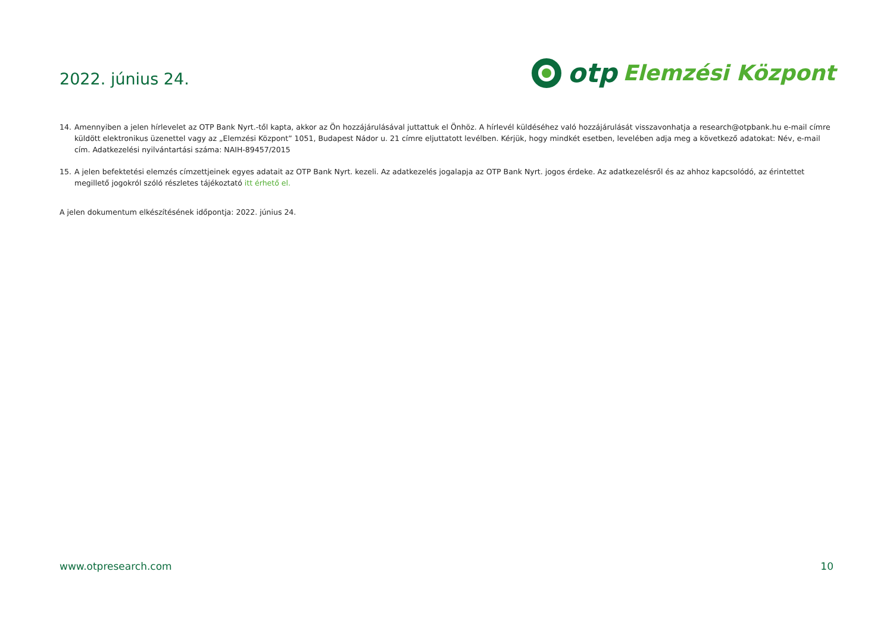2022. június 24.
otp Elemzési Központ
14. Amennyiben a jelen hírlevelet az OTP Bank Nyrt.-től kapta, akkor az Ön hozzájárulásával juttattuk el Önhöz. A hírlevél küldéséhez való hozzájárulását visszavonhatja a research@otpbank.hu e-mail címre küldött elektronikus üzenettel vagy az „Elemzési Központ” 1051, Budapest Nádor u. 21 címre eljuttatott levélben. Kérjük, hogy mindkét esetben, levelében adja meg a következő adatokat: Név, e-mail cím. Adatkezelési nyilvántartási száma: NAIH-89457/2015
15. A jelen befektetési elemzés címzettjeinek egyes adatait az OTP Bank Nyrt. kezeli. Az adatkezelés jogalapja az OTP Bank Nyrt. jogos érdeke. Az adatkezelésről és az ahhoz kapcsolódó, az érintettet megillető jogokról szóló részletes tájékoztató itt érhető el.
A jelen dokumentum elkészítésének időpontja: 2022. június 24.
www.otpresearch.com 10